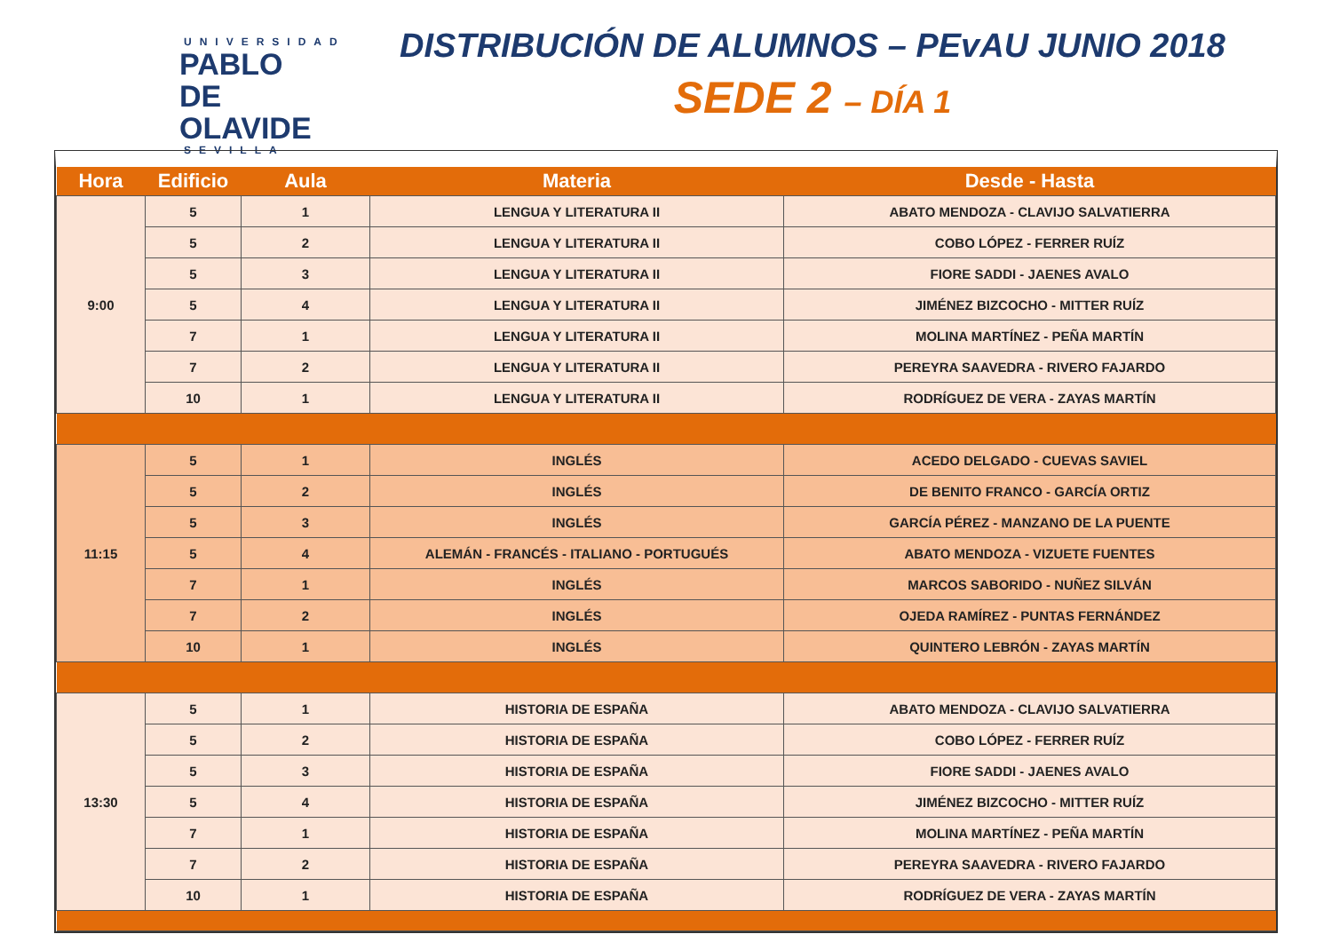UNIVERSIDAD
PABLO DE OLAVIDE
SEVILLA
DISTRIBUCIÓN DE ALUMNOS – PEvAU JUNIO 2018
SEDE 2 – DÍA 1
| Hora | Edificio | Aula | Materia | Desde - Hasta |
| --- | --- | --- | --- | --- |
| 9:00 | 5 | 1 | LENGUA Y LITERATURA II | ABATO MENDOZA - CLAVIJO SALVATIERRA |
| | 5 | 2 | LENGUA Y LITERATURA II | COBO LÓPEZ - FERRER RUÍZ |
| | 5 | 3 | LENGUA Y LITERATURA II | FIORE SADDI - JAENES AVALO |
| | 5 | 4 | LENGUA Y LITERATURA II | JIMÉNEZ BIZCOCHO - MITTER RUÍZ |
| | 7 | 1 | LENGUA Y LITERATURA II | MOLINA MARTÍNEZ - PEÑA MARTÍN |
| | 7 | 2 | LENGUA Y LITERATURA II | PEREYRA SAAVEDRA - RIVERO FAJARDO |
| | 10 | 1 | LENGUA Y LITERATURA II | RODRÍGUEZ DE VERA - ZAYAS MARTÍN |
| 11:15 | 5 | 1 | INGLÉS | ACEDO DELGADO - CUEVAS SAVIEL |
| | 5 | 2 | INGLÉS | DE BENITO FRANCO - GARCÍA ORTIZ |
| | 5 | 3 | INGLÉS | GARCÍA PÉREZ - MANZANO DE LA PUENTE |
| | 5 | 4 | ALEMÁN - FRANCÉS - ITALIANO - PORTUGUÉS | ABATO MENDOZA - VIZUETE FUENTES |
| | 7 | 1 | INGLÉS | MARCOS SABORIDO - NUÑEZ SILVÁN |
| | 7 | 2 | INGLÉS | OJEDA RAMÍREZ - PUNTAS FERNÁNDEZ |
| | 10 | 1 | INGLÉS | QUINTERO LEBRÓN - ZAYAS MARTÍN |
| 13:30 | 5 | 1 | HISTORIA DE ESPAÑA | ABATO MENDOZA - CLAVIJO SALVATIERRA |
| | 5 | 2 | HISTORIA DE ESPAÑA | COBO LÓPEZ - FERRER RUÍZ |
| | 5 | 3 | HISTORIA DE ESPAÑA | FIORE SADDI - JAENES AVALO |
| | 5 | 4 | HISTORIA DE ESPAÑA | JIMÉNEZ BIZCOCHO - MITTER RUÍZ |
| | 7 | 1 | HISTORIA DE ESPAÑA | MOLINA MARTÍNEZ - PEÑA MARTÍN |
| | 7 | 2 | HISTORIA DE ESPAÑA | PEREYRA SAAVEDRA - RIVERO FAJARDO |
| | 10 | 1 | HISTORIA DE ESPAÑA | RODRÍGUEZ DE VERA - ZAYAS MARTÍN |